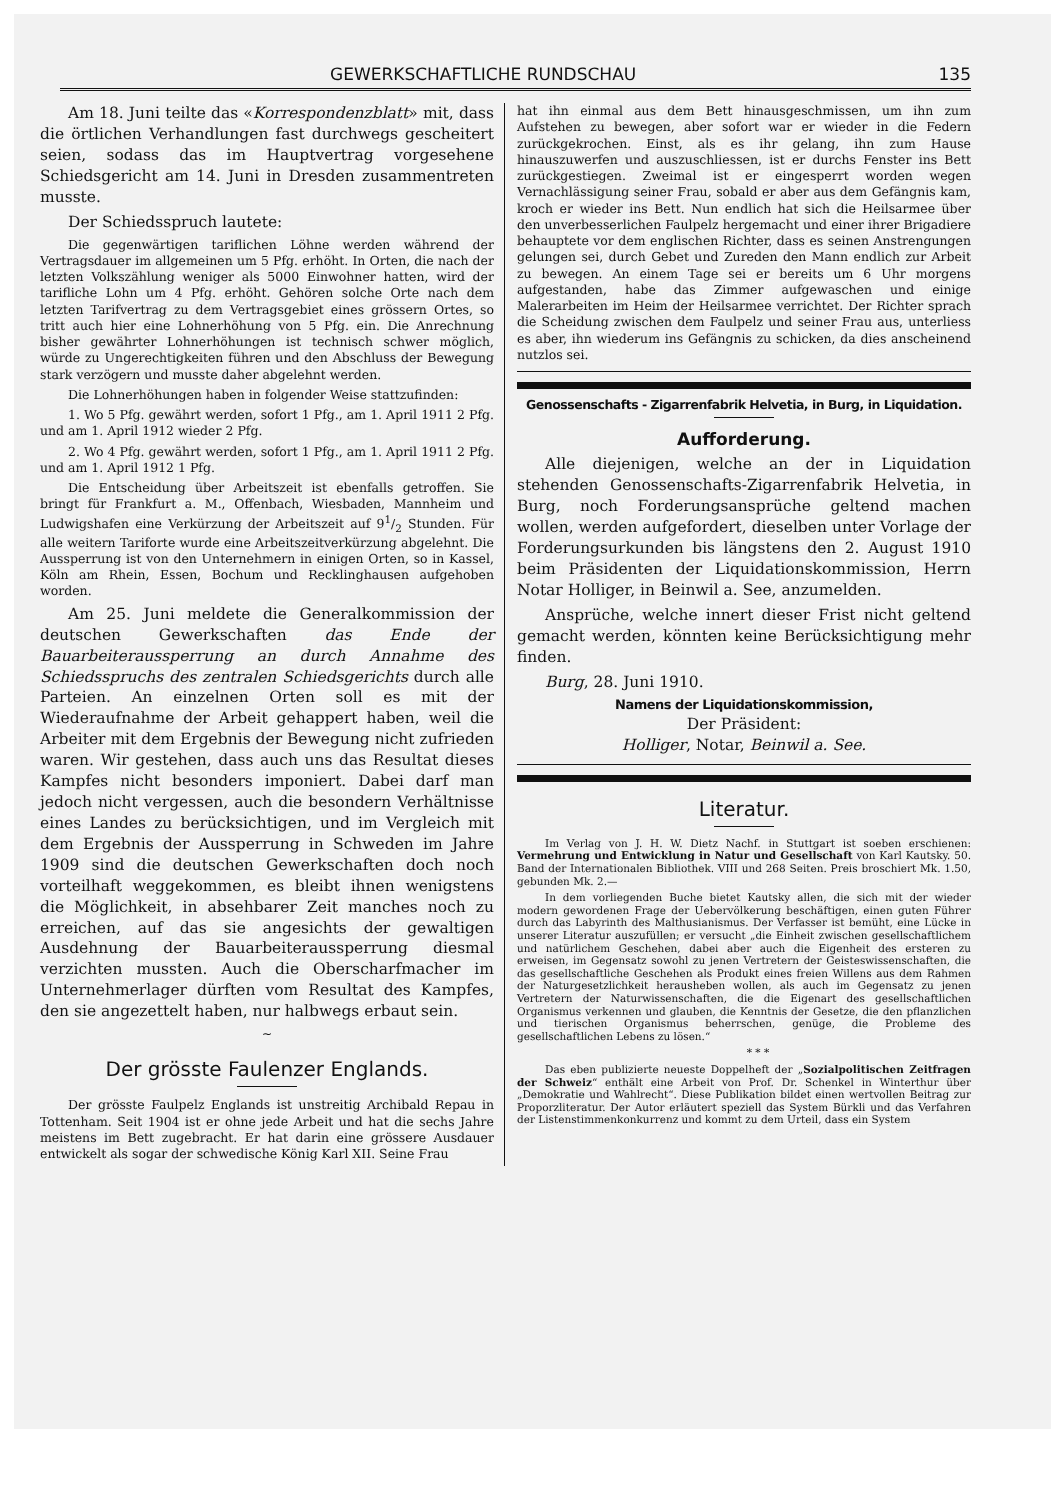GEWERKSCHAFTLICHE RUNDSCHAU 135
Am 18. Juni teilte das «Korrespondenzblatt» mit, dass die örtlichen Verhandlungen fast durchwegs gescheitert seien, sodass das im Hauptvertrag vorgesehene Schiedsgericht am 14. Juni in Dresden zusammentreten musste.
Der Schiedsspruch lautete:
Die gegenwärtigen tariflichen Löhne werden während der Vertragsdauer im allgemeinen um 5 Pfg. erhöht. In Orten, die nach der letzten Volkszählung weniger als 5000 Einwohner hatten, wird der tarifliche Lohn um 4 Pfg. erhöht. Gehören solche Orte nach dem letzten Tarifvertrag zu dem Vertragsgebiet eines grössern Ortes, so tritt auch hier eine Lohnerhöhung von 5 Pfg. ein. Die Anrechnung bisher gewährter Lohnerhöhungen ist technisch schwer möglich, würde zu Ungerechtigkeiten führen und den Abschluss der Bewegung stark verzögern und musste daher abgelehnt werden.
Die Lohnerhöhungen haben in folgender Weise stattzufinden:
1. Wo 5 Pfg. gewährt werden, sofort 1 Pfg., am 1. April 1911 2 Pfg. und am 1. April 1912 wieder 2 Pfg.
2. Wo 4 Pfg. gewährt werden, sofort 1 Pfg., am 1. April 1911 2 Pfg. und am 1. April 1912 1 Pfg.
Die Entscheidung über Arbeitszeit ist ebenfalls getroffen. Sie bringt für Frankfurt a. M., Offenbach, Wiesbaden, Mannheim und Ludwigshafen eine Verkürzung der Arbeitszeit auf 91/2 Stunden. Für alle weitern Tariforte wurde eine Arbeitszeitverkürzung abgelehnt. Die Aussperrung ist von den Unternehmern in einigen Orten, so in Kassel, Köln am Rhein, Essen, Bochum und Recklinghausen aufgehoben worden.
Am 25. Juni meldete die Generalkommission der deutschen Gewerkschaften das Ende der Bauarbeiteraussperrung an durch Annahme des Schiedsspruchs des zentralen Schiedsgerichts durch alle Parteien. An einzelnen Orten soll es mit der Wiederaufnahme der Arbeit gehappert haben, weil die Arbeiter mit dem Ergebnis der Bewegung nicht zufrieden waren. Wir gestehen, dass auch uns das Resultat dieses Kampfes nicht besonders imponiert. Dabei darf man jedoch nicht vergessen, auch die besondern Verhältnisse eines Landes zu berücksichtigen, und im Vergleich mit dem Ergebnis der Aussperrung in Schweden im Jahre 1909 sind die deutschen Gewerkschaften doch noch vorteilhaft weggekommen, es bleibt ihnen wenigstens die Möglichkeit, in absehbarer Zeit manches noch zu erreichen, auf das sie angesichts der gewaltigen Ausdehnung der Bauarbeiteraussperrung diesmal verzichten mussten. Auch die Oberscharfmacher im Unternehmerlager dürften vom Resultat des Kampfes, den sie angezettelt haben, nur halbwegs erbaut sein.
~
Der grösste Faulenzer Englands.
Der grösste Faulpelz Englands ist unstreitig Archibald Repau in Tottenham. Seit 1904 ist er ohne jede Arbeit und hat die sechs Jahre meistens im Bett zugebracht. Er hat darin eine grössere Ausdauer entwickelt als sogar der schwedische König Karl XII. Seine Frau
hat ihn einmal aus dem Bett hinausgeschmissen, um ihn zum Aufstehen zu bewegen, aber sofort war er wieder in die Federn zurückgekrochen. Einst, als es ihr gelang, ihn zum Hause hinauszuwerfen und auszuschliessen, ist er durchs Fenster ins Bett zurückgestiegen. Zweimal ist er eingesperrt worden wegen Vernachlässigung seiner Frau, sobald er aber aus dem Gefängnis kam, kroch er wieder ins Bett. Nun endlich hat sich die Heilsarmee über den unverbesserlichen Faulpelz hergemacht und einer ihrer Brigadiere behauptete vor dem englischen Richter, dass es seinen Anstrengungen gelungen sei, durch Gebet und Zureden den Mann endlich zur Arbeit zu bewegen. An einem Tage sei er bereits um 6 Uhr morgens aufgestanden, habe das Zimmer aufgewaschen und einige Malerarbeiten im Heim der Heilsarmee verrichtet. Der Richter sprach die Scheidung zwischen dem Faulpelz und seiner Frau aus, unterliess es aber, ihn wiederum ins Gefängnis zu schicken, da dies anscheinend nutzlos sei.
Genossenschafts - Zigarrenfabrik Helvetia, in Burg, in Liquidation.
Aufforderung.
Alle diejenigen, welche an der in Liquidation stehenden Genossenschafts-Zigarrenfabrik Helvetia, in Burg, noch Forderungsansprüche geltend machen wollen, werden aufgefordert, dieselben unter Vorlage der Forderungsurkunden bis längstens den 2. August 1910 beim Präsidenten der Liquidationskommission, Herrn Notar Holliger, in Beinwil a. See, anzumelden.
Ansprüche, welche innert dieser Frist nicht geltend gemacht werden, könnten keine Berücksichtigung mehr finden.
Burg, 28. Juni 1910.
Namens der Liquidationskommission,
Der Präsident:
Holliger, Notar, Beinwil a. See.
Literatur.
Im Verlag von J. H. W. Dietz Nachf. in Stuttgart ist soeben erschienen: Vermehrung und Entwicklung in Natur und Gesellschaft von Karl Kautsky. 50. Band der Internationalen Bibliothek. VIII und 268 Seiten. Preis broschiert Mk. 1.50, gebunden Mk. 2.—
In dem vorliegenden Buche bietet Kautsky allen, die sich mit der wieder modern gewordenen Frage der Uebervölkerung beschäftigen, einen guten Führer durch das Labyrinth des Malthusianismus. Der Verfasser ist bemüht, eine Lücke in unserer Literatur auszufüllen; er versucht „die Einheit zwischen gesellschaftlichem und natürlichem Geschehen, dabei aber auch die Eigenheit des ersteren zu erweisen, im Gegensatz sowohl zu jenen Vertretern der Geisteswissenschaften, die das gesellschaftliche Geschehen als Produkt eines freien Willens aus dem Rahmen der Naturgesetzlichkeit herausheben wollen, als auch im Gegensatz zu jenen Vertretern der Naturwissenschaften, die die Eigenart des gesellschaftlichen Organismus verkennen und glauben, die Kenntnis der Gesetze, die den pflanzlichen und tierischen Organismus beherrschen, genüge, die Probleme des gesellschaftlichen Lebens zu lösen.“
* * *
Das eben publizierte neueste Doppelheft der „Sozialpolitischen Zeitfragen der Schweiz“ enthält eine Arbeit von Prof. Dr. Schenkel in Winterthur über „Demokratie und Wahlrecht“. Diese Publikation bildet einen wertvollen Beitrag zur Proporzliteratur. Der Autor erläutert speziell das System Bürkli und das Verfahren der Listenstimmenkonkurrenz und kommt zu dem Urteil, dass ein System